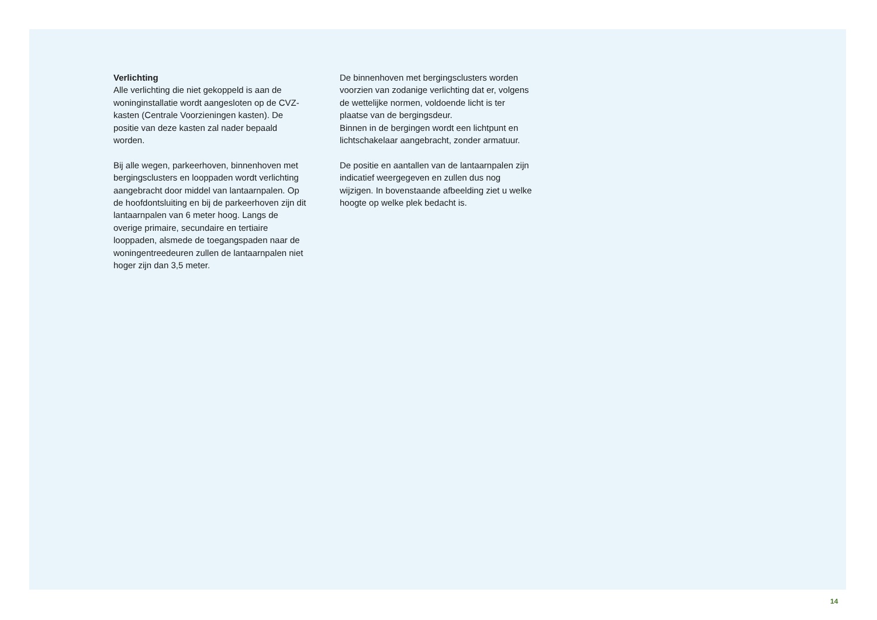Verlichting
Alle verlichting die niet gekoppeld is aan de woninginstallatie wordt aangesloten op de CVZ-kasten (Centrale Voorzieningen kasten). De positie van deze kasten zal nader bepaald worden.
Bij alle wegen, parkeerhoven, binnenhoven met bergingsclusters en looppaden wordt verlichting aangebracht door middel van lantaarnpalen. Op de hoofdontsluiting en bij de parkeerhoven zijn dit lantaarnpalen van 6 meter hoog. Langs de overige primaire, secundaire en tertiaire looppaden, alsmede de toegangspaden naar de woningentreedeuren zullen de lantaarnpalen niet hoger zijn dan 3,5 meter.
De binnenhoven met bergingsclusters worden voorzien van zodanige verlichting dat er, volgens de wettelijke normen, voldoende licht is ter plaatse van de bergingsdeur.
Binnen in de bergingen wordt een lichtpunt en lichtschakelaar aangebracht, zonder armatuur.
De positie en aantallen van de lantaarnpalen zijn indicatief weergegeven en zullen dus nog wijzigen. In bovenstaande afbeelding ziet u welke hoogte op welke plek bedacht is.
14